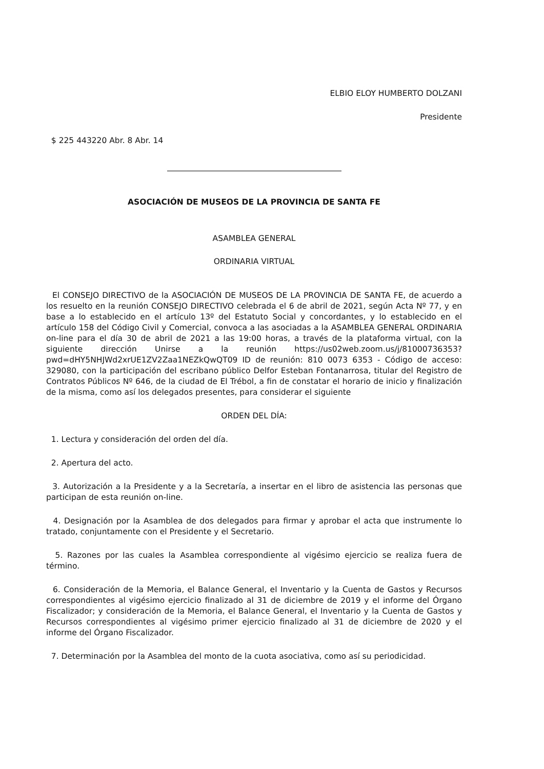ELBIO ELOY HUMBERTO DOLZANI
Presidente
$ 225 443220 Abr. 8 Abr. 14
ASOCIACIÓN DE MUSEOS DE LA PROVINCIA DE SANTA FE
ASAMBLEA GENERAL
ORDINARIA VIRTUAL
El CONSEJO DIRECTIVO de la ASOCIACIÓN DE MUSEOS DE LA PROVINCIA DE SANTA FE, de acuerdo a los resuelto en la reunión CONSEJO DIRECTIVO celebrada el 6 de abril de 2021, según Acta Nº 77, y en base a lo establecido en el artículo 13º del Estatuto Social y concordantes, y lo establecido en el artículo 158 del Código Civil y Comercial, convoca a las asociadas a la ASAMBLEA GENERAL ORDINARIA on-line para el día 30 de abril de 2021 a las 19:00 horas, a través de la plataforma virtual, con la siguiente dirección Unirse a la reunión https://us02web.zoom.us/j/81000736353?pwd=dHY5NHJWd2xrUE1ZV2Zaa1NEZkQwQT09 ID de reunión: 810 0073 6353 - Código de acceso: 329080, con la participación del escribano público Delfor Esteban Fontanarrosa, titular del Registro de Contratos Públicos Nº 646, de la ciudad de El Trébol, a fin de constatar el horario de inicio y finalización de la misma, como así los delegados presentes, para considerar el siguiente
ORDEN DEL DÍA:
1. Lectura y consideración del orden del día.
2. Apertura del acto.
3. Autorización a la Presidente y a la Secretaría, a insertar en el libro de asistencia las personas que participan de esta reunión on-line.
4. Designación por la Asamblea de dos delegados para firmar y aprobar el acta que instrumente lo tratado, conjuntamente con el Presidente y el Secretario.
5. Razones por las cuales la Asamblea correspondiente al vigésimo ejercicio se realiza fuera de término.
6. Consideración de la Memoria, el Balance General, el Inventario y la Cuenta de Gastos y Recursos correspondientes al vigésimo ejercicio finalizado al 31 de diciembre de 2019 y el informe del Órgano Fiscalizador; y consideración de la Memoria, el Balance General, el Inventario y la Cuenta de Gastos y Recursos correspondientes al vigésimo primer ejercicio finalizado al 31 de diciembre de 2020 y el informe del Órgano Fiscalizador.
7. Determinación por la Asamblea del monto de la cuota asociativa, como así su periodicidad.